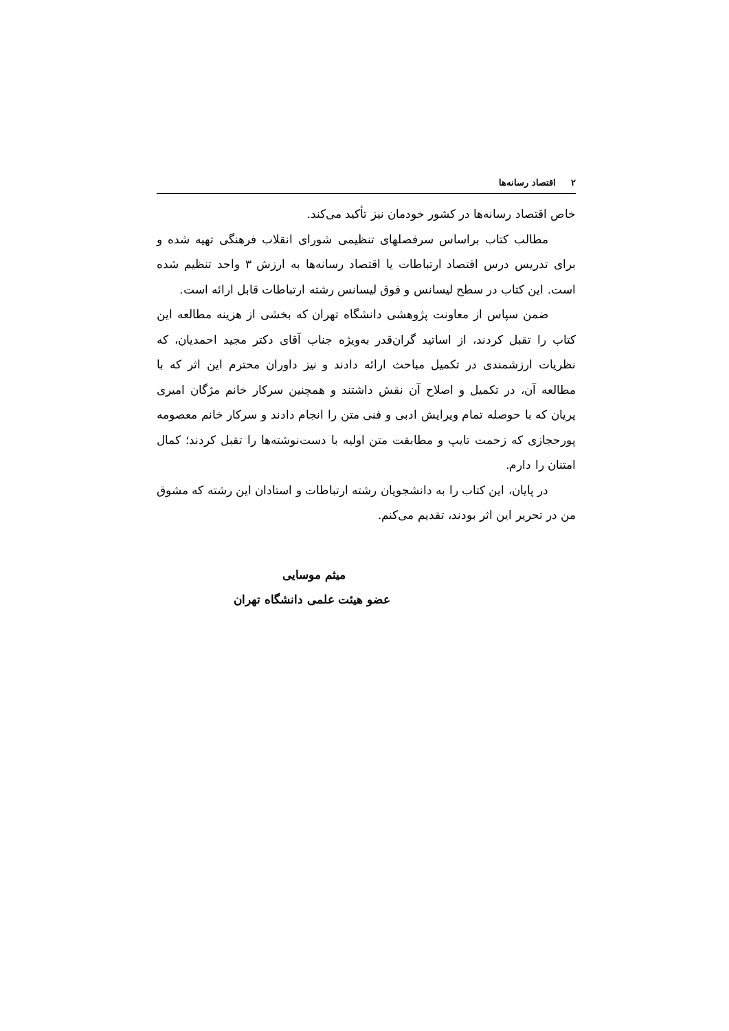۲اقتصاد رسانه‌ها
خاص اقتصاد رسانه‌ها در کشور خودمان نیز تأکید می‌کند.
مطالب کتاب براساس سرفصلهای تنظیمی شورای انقلاب فرهنگی تهیه شده و برای تدریس درس اقتصاد ارتباطات یا اقتصاد رسانه‌ها به ارزش ۳ واحد تنظیم شده است. این کتاب در سطح لیسانس و فوق لیسانس رشته ارتباطات قابل ارائه است.
ضمن سپاس از معاونت پژوهشی دانشگاه تهران که بخشی از هزینه مطالعه این کتاب را تقبل کردند، از اساتید گران‌قدر به‌ویژه جناب آقای دکتر مجید احمدیان، که نظریات ارزشمندی در تکمیل مباحث ارائه دادند و نیز داوران محترم این اثر که با مطالعه آن، در تکمیل و اصلاح آن نقش داشتند و همچنین سرکار خانم مژگان امیری پریان که با حوصله تمام ویرایش ادبی و فنی متن را انجام دادند و سرکار خانم معصومه پورحجازی که زحمت تایپ و مطابقت متن اولیه با دست‌نوشته‌ها را تقبل کردند؛ کمال امتنان را دارم.
در پایان، این کتاب را به دانشجویان رشته ارتباطات و استادان این رشته که مشوق من در تحریر این اثر بودند، تقدیم می‌کنم.
میثم موسایی
عضو هیئت علمی دانشگاه تهران